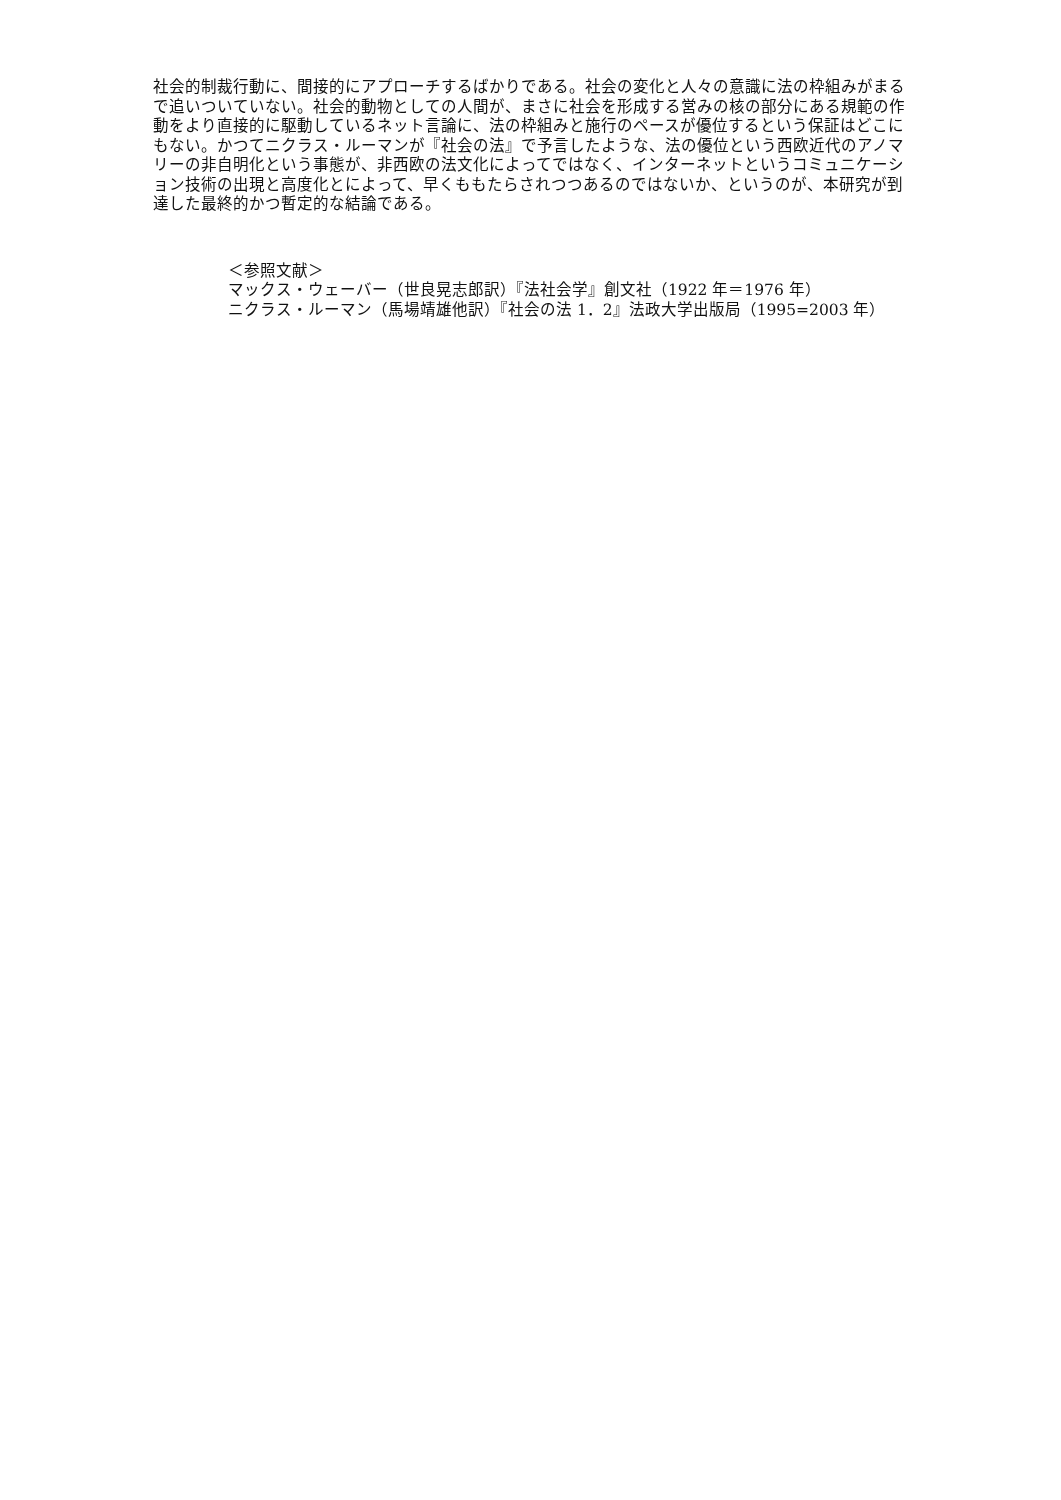社会的制裁行動に、間接的にアプローチするばかりである。社会の変化と人々の意識に法の枠組みがまるで追いついていない。社会的動物としての人間が、まさに社会を形成する営みの核の部分にある規範の作動をより直接的に駆動しているネット言論に、法の枠組みと施行のペースが優位するという保証はどこにもない。かつてニクラス・ルーマンが『社会の法』で予言したような、法の優位という西欧近代のアノマリーの非自明化という事態が、非西欧の法文化によってではなく、インターネットというコミュニケーション技術の出現と高度化とによって、早くももたらされつつあるのではないか、というのが、本研究が到達した最終的かつ暫定的な結論である。
＜参照文献＞
マックス・ウェーバー（世良晃志郎訳）『法社会学』創文社（1922 年＝1976 年）
ニクラス・ルーマン（馬場靖雄他訳）『社会の法 1．2』法政大学出版局（1995=2003 年）